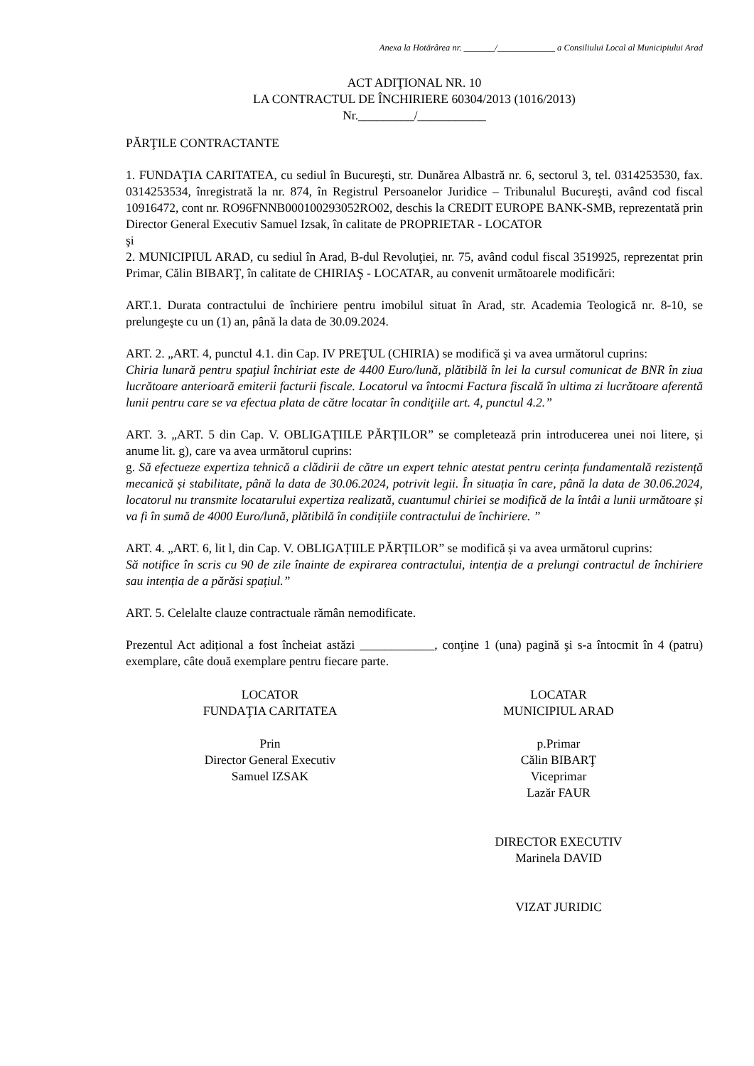Anexa la Hotărârea nr. _______/_____________ a Consiliului Local al Municipiului Arad
ACT ADIŢIONAL NR. 10
LA CONTRACTUL DE ÎNCHIRIERE 60304/2013 (1016/2013)
Nr._________/___________
PĂRŢILE CONTRACTANTE
1. FUNDAŢIA CARITATEA, cu sediul în Bucureşti, str. Dunărea Albastră nr. 6, sectorul 3, tel. 0314253530, fax. 0314253534, înregistrată la nr. 874, în Registrul Persoanelor Juridice – Tribunalul Bucureşti, având cod fiscal 10916472, cont nr. RO96FNNB000100293052RO02, deschis la CREDIT EUROPE BANK-SMB, reprezentată prin Director General Executiv Samuel Izsak, în calitate de PROPRIETAR - LOCATOR
şi
2. MUNICIPIUL ARAD, cu sediul în Arad, B-dul Revoluţiei, nr. 75, având codul fiscal 3519925, reprezentat prin Primar, Călin BIBARŢ, în calitate de CHIRIAŞ - LOCATAR, au convenit următoarele modificări:
ART.1. Durata contractului de închiriere pentru imobilul situat în Arad, str. Academia Teologică nr. 8-10, se prelungeşte cu un (1) an, până la data de 30.09.2024.
ART. 2. „ART. 4, punctul 4.1. din Cap. IV PREŢUL (CHIRIA) se modifică şi va avea următorul cuprins:
Chiria lunară pentru spaţiul închiriat este de 4400 Euro/lună, plătibilă în lei la cursul comunicat de BNR în ziua lucrătoare anterioară emiterii facturii fiscale. Locatorul va întocmi Factura fiscală în ultima zi lucrătoare aferentă lunii pentru care se va efectua plata de către locatar în condiţiile art. 4, punctul 4.2.”
ART. 3. „ART. 5 din Cap. V. OBLIGAȚIILE PĂRȚILOR” se completează prin introducerea unei noi litere, și anume lit. g), care va avea următorul cuprins:
g. Să efectueze expertiza tehnică a clădirii de către un expert tehnic atestat pentru cerința fundamentală rezistență mecanică și stabilitate, până la data de 30.06.2024, potrivit legii. În situația în care, până la data de 30.06.2024, locatorul nu transmite locatarului expertiza realizată, cuantumul chiriei se modifică de la întâi a lunii următoare și va fi în sumă de 4000 Euro/lună, plătibilă în condițiile contractului de închiriere. ”
ART. 4. „ART. 6, lit l, din Cap. V. OBLIGAȚIILE PĂRȚILOR” se modifică și va avea următorul cuprins:
Să notifice în scris cu 90 de zile înainte de expirarea contractului, intenția de a prelungi contractul de închiriere sau intenția de a părăsi spațiul.”
ART. 5. Celelalte clauze contractuale rămân nemodificate.
Prezentul Act adițional a fost încheiat astăzi ____________, conţine 1 (una) pagină şi s-a întocmit în 4 (patru) exemplare, câte două exemplare pentru fiecare parte.
LOCATOR
FUNDAŢIA CARITATEA
Prin
Director General Executiv
Samuel IZSAK
LOCATAR
MUNICIPIUL ARAD
p.Primar
Călin BIBARŢ
Viceprimar
Lazăr FAUR
DIRECTOR EXECUTIV
Marinela DAVID
VIZAT JURIDIC